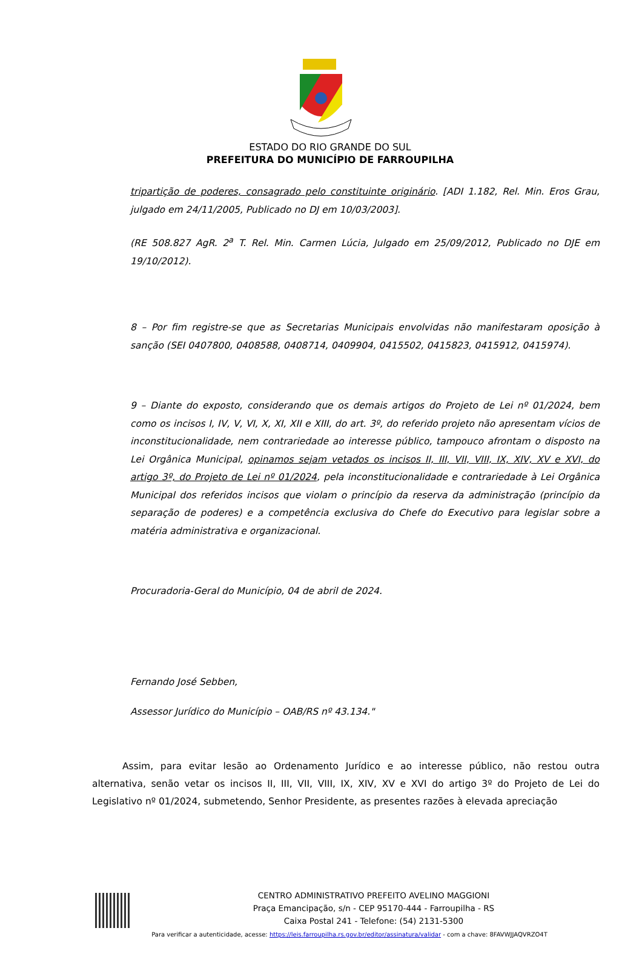ESTADO DO RIO GRANDE DO SUL
PREFEITURA DO MUNICÍPIO DE FARROUPILHA
tripartição de poderes, consagrado pelo constituinte originário. [ADI 1.182, Rel. Min. Eros Grau, julgado em 24/11/2005, Publicado no DJ em 10/03/2003].
(RE 508.827 AgR. 2<sup>a</sup> T. Rel. Min. Carmen Lúcia, Julgado em 25/09/2012, Publicado no DJE em 19/10/2012).
8 – Por fim registre-se que as Secretarias Municipais envolvidas não manifestaram oposição à sanção (SEI 0407800, 0408588, 0408714, 0409904, 0415502, 0415823, 0415912, 0415974).
9 – Diante do exposto, considerando que os demais artigos do Projeto de Lei nº 01/2024, bem como os incisos I, IV, V, VI, X, XI, XII e XIII, do art. 3º, do referido projeto não apresentam vícios de inconstitucionalidade, nem contrariedade ao interesse público, tampouco afrontam o disposto na Lei Orgânica Municipal, opinamos sejam vetados os incisos II, III, VII, VIII, IX, XIV, XV e XVI, do artigo 3º, do Projeto de Lei nº 01/2024, pela inconstitucionalidade e contrariedade à Lei Orgânica Municipal dos referidos incisos que violam o princípio da reserva da administração (princípio da separação de poderes) e a competência exclusiva do Chefe do Executivo para legislar sobre a matéria administrativa e organizacional.
Procuradoria-Geral do Município, 04 de abril de 2024.
Fernando José Sebben,
Assessor Jurídico do Município – OAB/RS nº 43.134."
Assim, para evitar lesão ao Ordenamento Jurídico e ao interesse público, não restou outra alternativa, senão vetar os incisos II, III, VII, VIII, IX, XIV, XV e XVI do artigo 3º do Projeto de Lei do Legislativo nº 01/2024, submetendo, Senhor Presidente, as presentes razões à elevada apreciação
CENTRO ADMINISTRATIVO PREFEITO AVELINO MAGGIONI
Praça Emancipação, s/n - CEP 95170-444 - Farroupilha - RS
Caixa Postal 241 - Telefone: (54) 2131-5300
Para verificar a autenticidade, acesse: https://leis.farroupilha.rs.gov.br/editor/assinatura/validar - com a chave: 8FAVWJJAQVRZO4T